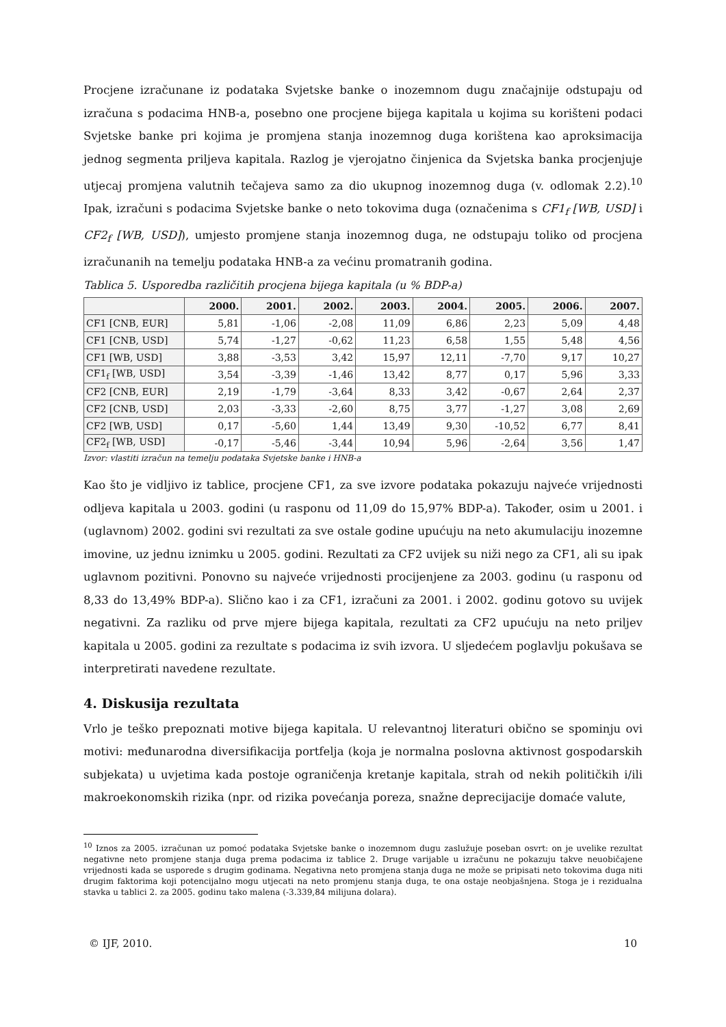Procjene izračunane iz podataka Svjetske banke o inozemnom dugu značajnije odstupaju od izračuna s podacima HNB-a, posebno one procjene bijega kapitala u kojima su korišteni podaci Svjetske banke pri kojima je promjena stanja inozemnog duga korištena kao aproksimacija jednog segmenta priljeva kapitala. Razlog je vjerojatno činjenica da Svjetska banka procjenjuje utjecaj promjena valutnih tečajeva samo za dio ukupnog inozemnog duga (v. odlomak 2.2).<sup>10</sup> Ipak, izračuni s podacima Svjetske banke o neto tokovima duga (označenima s CF1<sub>f</sub> [WB, USD] i CF2<sub>f</sub> [WB, USD]), umjesto promjene stanja inozemnog duga, ne odstupaju toliko od procjena izračunanih na temelju podataka HNB-a za većinu promatranih godina.
Tablica 5. Usporedba različitih procjena bijega kapitala (u % BDP-a)
| | 2000. | 2001. | 2002. | 2003. | 2004. | 2005. | 2006. | 2007. |
| --- | --- | --- | --- | --- | --- | --- | --- | --- |
| CF1 [CNB, EUR] | 5,81 | -1,06 | -2,08 | 11,09 | 6,86 | 2,23 | 5,09 | 4,48 |
| CF1 [CNB, USD] | 5,74 | -1,27 | -0,62 | 11,23 | 6,58 | 1,55 | 5,48 | 4,56 |
| CF1 [WB, USD] | 3,88 | -3,53 | 3,42 | 15,97 | 12,11 | -7,70 | 9,17 | 10,27 |
| CF1<sub>f</sub> [WB, USD] | 3,54 | -3,39 | -1,46 | 13,42 | 8,77 | 0,17 | 5,96 | 3,33 |
| CF2 [CNB, EUR] | 2,19 | -1,79 | -3,64 | 8,33 | 3,42 | -0,67 | 2,64 | 2,37 |
| CF2 [CNB, USD] | 2,03 | -3,33 | -2,60 | 8,75 | 3,77 | -1,27 | 3,08 | 2,69 |
| CF2 [WB, USD] | 0,17 | -5,60 | 1,44 | 13,49 | 9,30 | -10,52 | 6,77 | 8,41 |
| CF2<sub>f</sub> [WB, USD] | -0,17 | -5,46 | -3,44 | 10,94 | 5,96 | -2,64 | 3,56 | 1,47 |
Izvor: vlastiti izračun na temelju podataka Svjetske banke i HNB-a
Kao što je vidljivo iz tablice, procjene CF1, za sve izvore podataka pokazuju najveće vrijednosti odljeva kapitala u 2003. godini (u rasponu od 11,09 do 15,97% BDP-a). Također, osim u 2001. i (uglavnom) 2002. godini svi rezultati za sve ostale godine upućuju na neto akumulaciju inozemne imovine, uz jednu iznimku u 2005. godini. Rezultati za CF2 uvijek su niži nego za CF1, ali su ipak uglavnom pozitivni. Ponovno su najveće vrijednosti procijenjene za 2003. godinu (u rasponu od 8,33 do 13,49% BDP-a). Slično kao i za CF1, izračuni za 2001. i 2002. godinu gotovo su uvijek negativni. Za razliku od prve mjere bijega kapitala, rezultati za CF2 upućuju na neto priljev kapitala u 2005. godini za rezultate s podacima iz svih izvora. U sljedećem poglavlju pokušava se interpretirati navedene rezultate.
4. Diskusija rezultata
Vrlo je teško prepoznati motive bijega kapitala. U relevantnoj literaturi obično se spominju ovi motivi: međunarodna diversifikacija portfelja (koja je normalna poslovna aktivnost gospodarskih subjekata) u uvjetima kada postoje ograničenja kretanje kapitala, strah od nekih političkih i/ili makroekonomskih rizika (npr. od rizika povećanja poreza, snažne deprecijacije domaće valute,
<sup>10</sup> Iznos za 2005. izračunan uz pomoć podataka Svjetske banke o inozemnom dugu zaslužuje poseban osvrt: on je uvelike rezultat negativne neto promjene stanja duga prema podacima iz tablice 2. Druge varijable u izračunu ne pokazuju takve neuobičajene vrijednosti kada se usporede s drugim godinama. Negativna neto promjena stanja duga ne može se pripisati neto tokovima duga niti drugim faktorima koji potencijalno mogu utjecati na neto promjenu stanja duga, te ona ostaje neobjašnjena. Stoga je i rezidualna stavka u tablici 2. za 2005. godinu tako malena (-3.339,84 milijuna dolara).
© IJF, 2010. 10